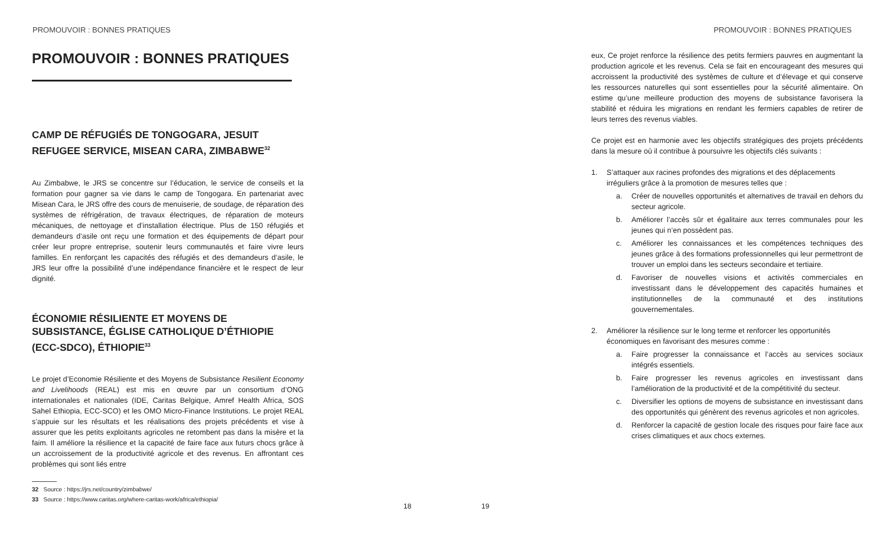PROMOUVOIR : BONNES PRATIQUES
PROMOUVOIR : BONNES PRATIQUES
CAMP DE RÉFUGIÉS DE TONGOGARA, JESUIT REFUGEE SERVICE, MISEAN CARA, ZIMBABWE<sup>32</sup>
Au Zimbabwe, le JRS se concentre sur l’éducation, le service de conseils et la formation pour gagner sa vie dans le camp de Tongogara. En partenariat avec Misean Cara, le JRS offre des cours de menuiserie, de soudage, de réparation des systèmes de réfrigération, de travaux électriques, de réparation de moteurs mécaniques, de nettoyage et d’installation électrique. Plus de 150 réfugiés et demandeurs d’asile ont reçu une formation et des équipements de départ pour créer leur propre entreprise, soutenir leurs communautés et faire vivre leurs familles. En renforçant les capacités des réfugiés et des demandeurs d’asile, le JRS leur offre la possibilité d’une indépendance financière et le respect de leur dignité.
ÉCONOMIE RÉSILIENTE ET MOYENS DE SUBSISTANCE, ÉGLISE CATHOLIQUE D’ÉTHIOPIE (ECC-SDCO), ÉTHIOPIE<sup>33</sup>
Le projet d’Economie Résiliente et des Moyens de Subsistance Resilient Economy and Livelihoods (REAL) est mis en œuvre par un consortium d’ONG internationales et nationales (IDE, Caritas Belgique, Amref Health Africa, SOS Sahel Ethiopia, ECC-SCO) et les OMO Micro-Finance Institutions. Le projet REAL s’appuie sur les résultats et les réalisations des projets précédents et vise à assurer que les petits exploitants agricoles ne retombent pas dans la misère et la faim. Il améliore la résilience et la capacité de faire face aux futurs chocs grâce à un accroissement de la productivité agricole et des revenus. En affrontant ces problèmes qui sont liés entre
32 Source : https://jrs.net/country/zimbabwe/
33 Source : https://www.caritas.org/where-caritas-work/africa/ethiopia/
18
PROMOUVOIR : BONNES PRATIQUES
19
eux, Ce projet renforce la résilience des petits fermiers pauvres en augmentant la production agricole et les revenus. Cela se fait en encourageant des mesures qui accroissent la productivité des systèmes de culture et d’élevage et qui conserve les ressources naturelles qui sont essentielles pour la sécurité alimentaire. On estime qu’une meilleure production des moyens de subsistance favorisera la stabilité et réduira les migrations en rendant les fermiers capables de retirer de leurs terres des revenus viables.
Ce projet est en harmonie avec les objectifs stratégiques des projets précédents dans la mesure où il contribue à poursuivre les objectifs clés suivants :
1. S’attaquer aux racines profondes des migrations et des déplacements irréguliers grâce à la promotion de mesures telles que :
a. Créer de nouvelles opportunités et alternatives de travail en dehors du secteur agricole.
b. Améliorer l’accès sûr et égalitaire aux terres communales pour les jeunes qui n’en possèdent pas.
c. Améliorer les connaissances et les compétences techniques des jeunes grâce à des formations professionnelles qui leur permettront de trouver un emploi dans les secteurs secondaire et tertiaire.
d. Favoriser de nouvelles visions et activités commerciales en investissant dans le développement des capacités humaines et institutionnelles de la communauté et des institutions gouvernementales.
2. Améliorer la résilience sur le long terme et renforcer les opportunités économiques en favorisant des mesures comme :
a. Faire progresser la connaissance et l’accès au services sociaux intégrés essentiels.
b. Faire progresser les revenus agricoles en investissant dans l’amélioration de la productivité et de la compétitivité du secteur.
c. Diversifier les options de moyens de subsistance en investissant dans des opportunités qui génèrent des revenus agricoles et non agricoles.
d. Renforcer la capacité de gestion locale des risques pour faire face aux crises climatiques et aux chocs externes.